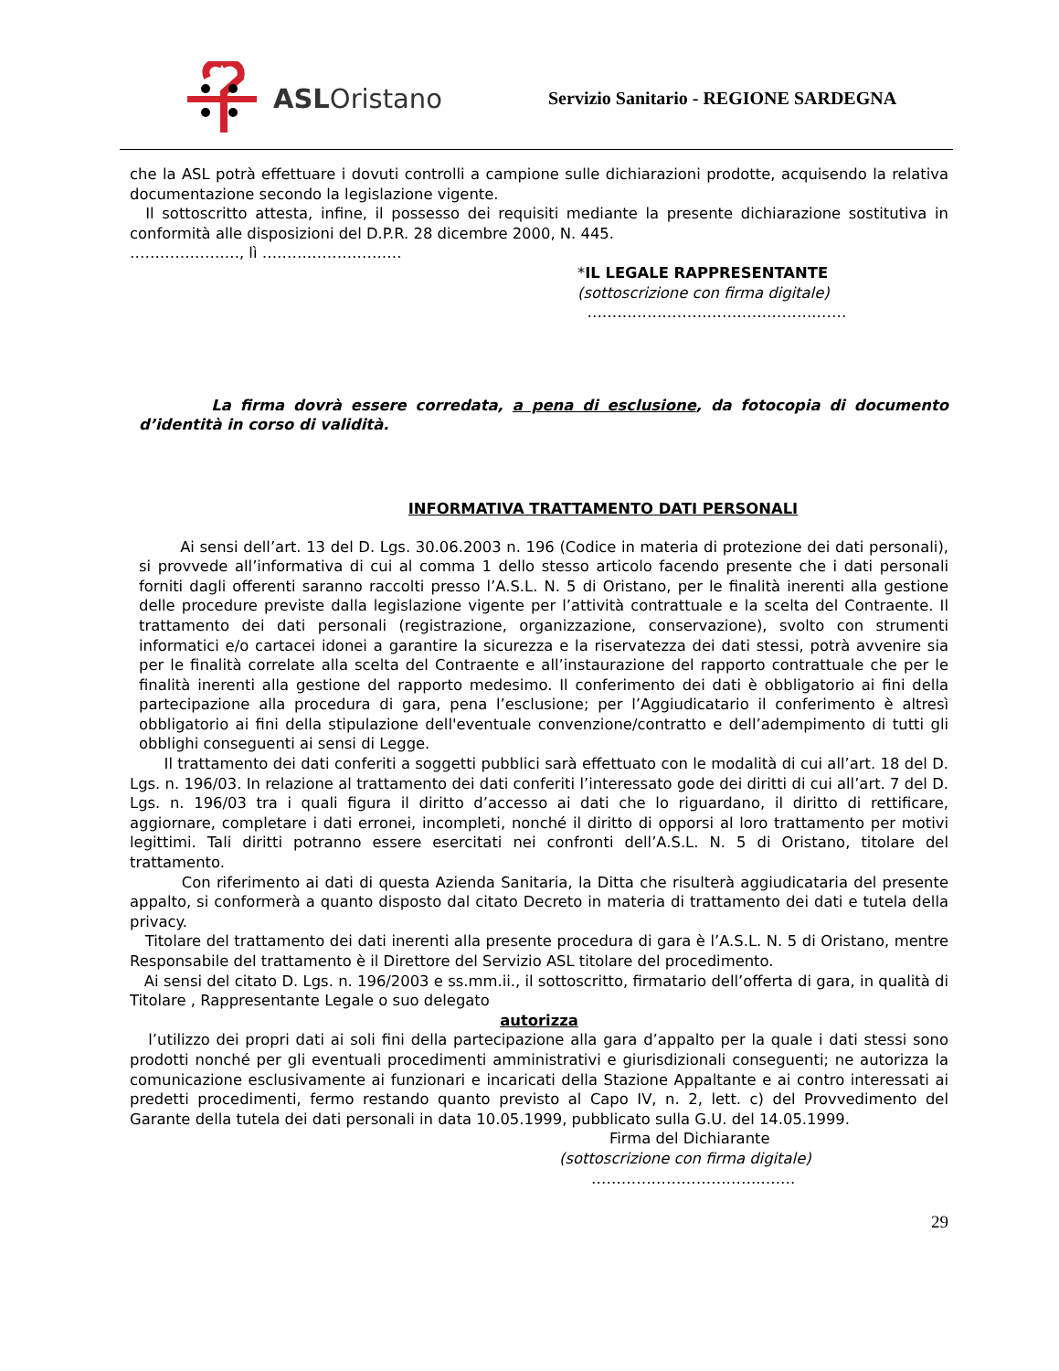ASLOristano
Servizio Sanitario - REGIONE SARDEGNA
che la ASL potrà effettuare i dovuti controlli a campione sulle dichiarazioni prodotte, acquisendo la relativa documentazione secondo la legislazione vigente.
Il sottoscritto attesta, infine, il possesso dei requisiti mediante la presente dichiarazione sostitutiva in conformità alle disposizioni del D.P.R. 28 dicembre 2000, N. 445.
…………………., lì ……………………….
*IL LEGALE RAPPRESENTANTE
(sottoscrizione con firma digitale)
……………………………………….……
La firma dovrà essere corredata, a pena di esclusione, da fotocopia di documento d’identità in corso di validità.
INFORMATIVA TRATTAMENTO DATI PERSONALI
Ai sensi dell’art. 13 del D. Lgs. 30.06.2003 n. 196 (Codice in materia di protezione dei dati personali), si provvede all’informativa di cui al comma 1 dello stesso articolo facendo presente che i dati personali forniti dagli offerenti saranno raccolti presso l’A.S.L. N. 5 di Oristano, per le finalità inerenti alla gestione delle procedure previste dalla legislazione vigente per l’attività contrattuale e la scelta del Contraente. Il trattamento dei dati personali (registrazione, organizzazione, conservazione), svolto con strumenti informatici e/o cartacei idonei a garantire la sicurezza e la riservatezza dei dati stessi, potrà avvenire sia per le finalità correlate alla scelta del Contraente e all’instaurazione del rapporto contrattuale che per le finalità inerenti alla gestione del rapporto medesimo. Il conferimento dei dati è obbligatorio ai fini della partecipazione alla procedura di gara, pena l’esclusione; per l’Aggiudicatario il conferimento è altresì obbligatorio ai fini della stipulazione dell'eventuale convenzione/contratto e dell’adempimento di tutti gli obblighi conseguenti ai sensi di Legge.
Il trattamento dei dati conferiti a soggetti pubblici sarà effettuato con le modalità di cui all’art. 18 del D. Lgs. n. 196/03. In relazione al trattamento dei dati conferiti l’interessato gode dei diritti di cui all’art. 7 del D. Lgs. n. 196/03 tra i quali figura il diritto d’accesso ai dati che lo riguardano, il diritto di rettificare, aggiornare, completare i dati erronei, incompleti, nonché il diritto di opporsi al loro trattamento per motivi legittimi. Tali diritti potranno essere esercitati nei confronti dell’A.S.L. N. 5 di Oristano, titolare del trattamento.
Con riferimento ai dati di questa Azienda Sanitaria, la Ditta che risulterà aggiudicataria del presente appalto, si conformerà a quanto disposto dal citato Decreto in materia di trattamento dei dati e tutela della privacy.
Titolare del trattamento dei dati inerenti alla presente procedura di gara è l’A.S.L. N. 5 di Oristano, mentre Responsabile del trattamento è il Direttore del Servizio ASL titolare del procedimento.
Ai sensi del citato D. Lgs. n. 196/2003 e ss.mm.ii., il sottoscritto, firmatario dell’offerta di gara, in qualità di Titolare , Rappresentante Legale o suo delegato
autorizza
l’utilizzo dei propri dati ai soli fini della partecipazione alla gara d’appalto per la quale i dati stessi sono prodotti nonché per gli eventuali procedimenti amministrativi e giurisdizionali conseguenti; ne autorizza la comunicazione esclusivamente ai funzionari e incaricati della Stazione Appaltante e ai contro interessati ai predetti procedimenti, fermo restando quanto previsto al Capo IV, n. 2, lett. c) del Provvedimento del Garante della tutela dei dati personali in data 10.05.1999, pubblicato sulla G.U. del 14.05.1999.
Firma del Dichiarante
(sottoscrizione con firma digitale)
……………………………..……
29